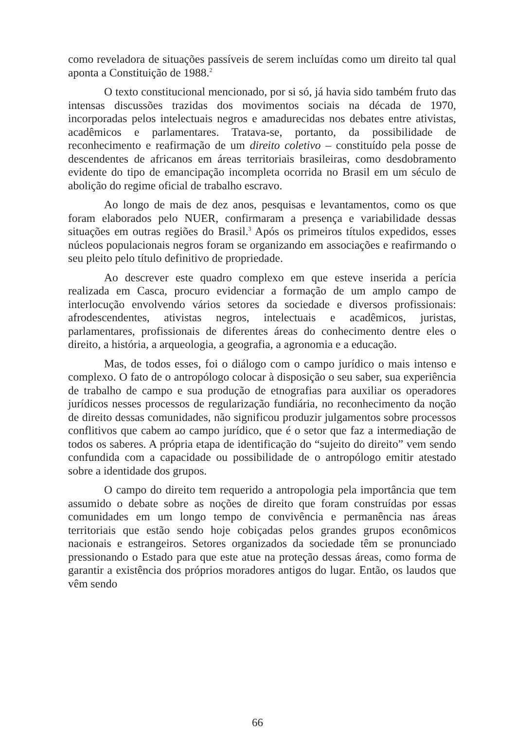como reveladora de situações passíveis de serem incluídas como um direito tal qual aponta a Constituição de 1988.<sup>2</sup>
O texto constitucional mencionado, por si só, já havia sido também fruto das intensas discussões trazidas dos movimentos sociais na década de 1970, incorporadas pelos intelectuais negros e amadurecidas nos debates entre ativistas, acadêmicos e parlamentares. Tratava-se, portanto, da possibilidade de reconhecimento e reafirmação de um direito coletivo – constituído pela posse de descendentes de africanos em áreas territoriais brasileiras, como desdobramento evidente do tipo de emancipação incompleta ocorrida no Brasil em um século de abolição do regime oficial de trabalho escravo.
Ao longo de mais de dez anos, pesquisas e levantamentos, como os que foram elaborados pelo NUER, confirmaram a presença e variabilidade dessas situações em outras regiões do Brasil.<sup>3</sup> Após os primeiros títulos expedidos, esses núcleos populacionais negros foram se organizando em associações e reafirmando o seu pleito pelo título definitivo de propriedade.
Ao descrever este quadro complexo em que esteve inserida a perícia realizada em Casca, procuro evidenciar a formação de um amplo campo de interlocução envolvendo vários setores da sociedade e diversos profissionais: afrodescendentes, ativistas negros, intelectuais e acadêmicos, juristas, parlamentares, profissionais de diferentes áreas do conhecimento dentre eles o direito, a história, a arqueologia, a geografia, a agronomia e a educação.
Mas, de todos esses, foi o diálogo com o campo jurídico o mais intenso e complexo. O fato de o antropólogo colocar à disposição o seu saber, sua experiência de trabalho de campo e sua produção de etnografias para auxiliar os operadores jurídicos nesses processos de regularização fundiária, no reconhecimento da noção de direito dessas comunidades, não significou produzir julgamentos sobre processos conflitivos que cabem ao campo jurídico, que é o setor que faz a intermediação de todos os saberes. A própria etapa de identificação do “sujeito do direito” vem sendo confundida com a capacidade ou possibilidade de o antropólogo emitir atestado sobre a identidade dos grupos.
O campo do direito tem requerido a antropologia pela importância que tem assumido o debate sobre as noções de direito que foram construídas por essas comunidades em um longo tempo de convivência e permanência nas áreas territoriais que estão sendo hoje cobiçadas pelos grandes grupos econômicos nacionais e estrangeiros. Setores organizados da sociedade têm se pronunciado pressionando o Estado para que este atue na proteção dessas áreas, como forma de garantir a existência dos próprios moradores antigos do lugar. Então, os laudos que vêm sendo
66